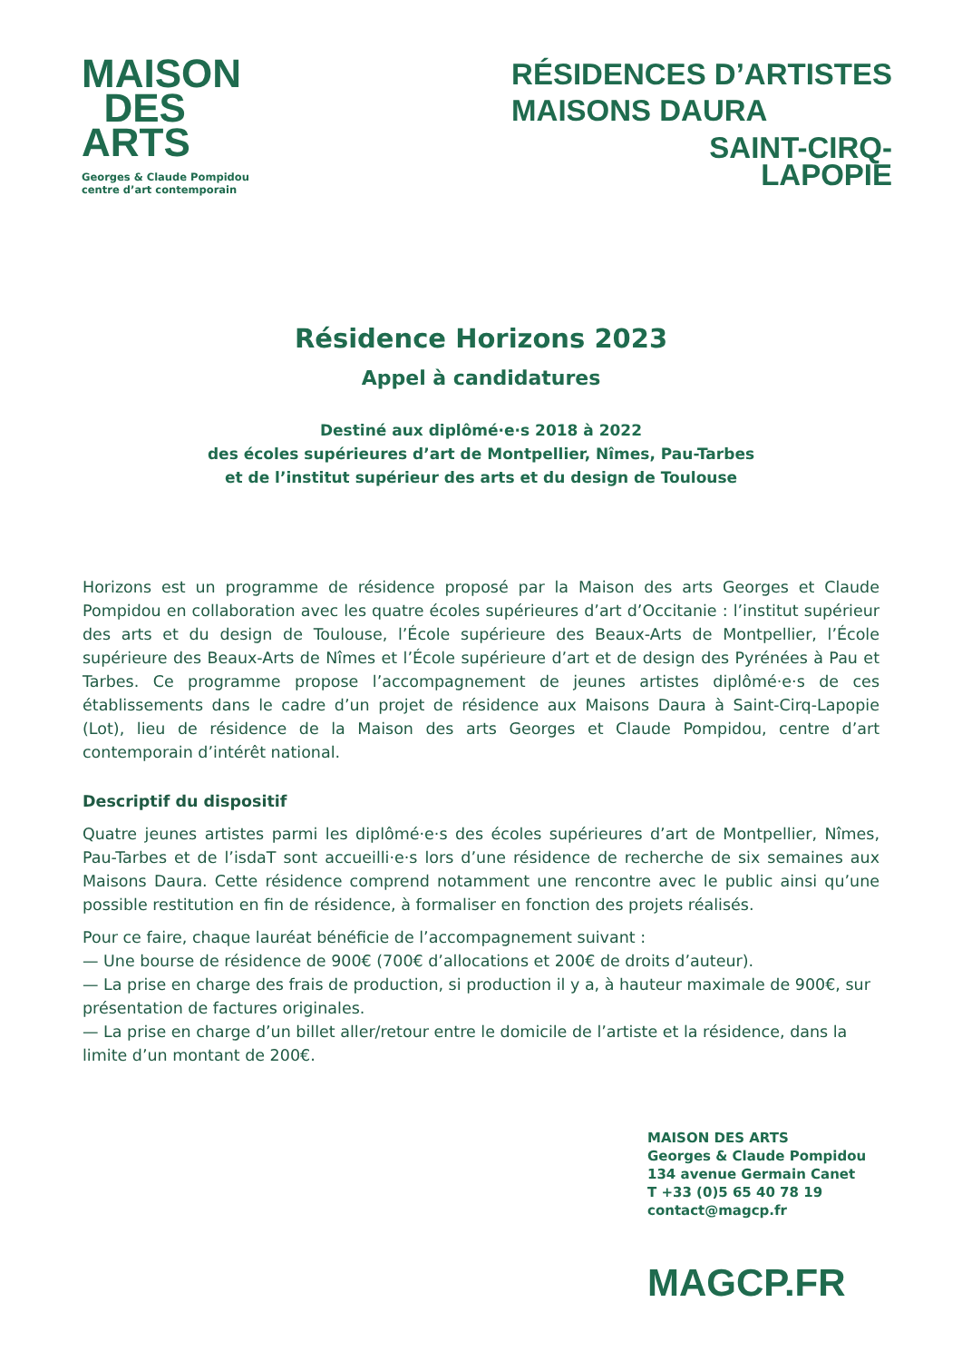MAISON
DES
ARTS
Georges & Claude Pompidou
centre d’art contemporain
RÉSIDENCES D’ARTISTES
MAISONS DAURA
SAINT-CIRQ-
LAPOPIE
Résidence Horizons 2023
Appel à candidatures
Destiné aux diplômé·e·s 2018 à 2022
des écoles supérieures d’art de Montpellier, Nîmes, Pau-Tarbes
et de l’institut supérieur des arts et du design de Toulouse
Horizons est un programme de résidence proposé par la Maison des arts Georges et Claude Pompidou en collaboration avec les quatre écoles supérieures d’art d’Occitanie : l’institut supérieur des arts et du design de Toulouse, l’École supérieure des Beaux-Arts de Montpellier, l’École supérieure des Beaux-Arts de Nîmes et l’École supérieure d’art et de design des Pyrénées à Pau et Tarbes. Ce programme propose l’accompagnement de jeunes artistes diplômé·e·s de ces établissements dans le cadre d’un projet de résidence aux Maisons Daura à Saint-Cirq-Lapopie (Lot), lieu de résidence de la Maison des arts Georges et Claude Pompidou, centre d’art contemporain d’intérêt national.
Descriptif du dispositif
Quatre jeunes artistes parmi les diplômé·e·s des écoles supérieures d’art de Montpellier, Nîmes, Pau-Tarbes et de l’isdaT sont accueilli·e·s lors d’une résidence de recherche de six semaines aux Maisons Daura. Cette résidence comprend notamment une rencontre avec le public ainsi qu’une possible restitution en fin de résidence, à formaliser en fonction des projets réalisés.
Pour ce faire, chaque lauréat bénéficie de l’accompagnement suivant :
— Une bourse de résidence de 900€ (700€ d’allocations et 200€ de droits d’auteur).
— La prise en charge des frais de production, si production il y a, à hauteur maximale de 900€, sur présentation de factures originales.
— La prise en charge d’un billet aller/retour entre le domicile de l’artiste et la résidence, dans la limite d’un montant de 200€.
MAISON DES ARTS
Georges & Claude Pompidou
134 avenue Germain Canet
T +33 (0)5 65 40 78 19
contact@magcp.fr
MAGCP.FR